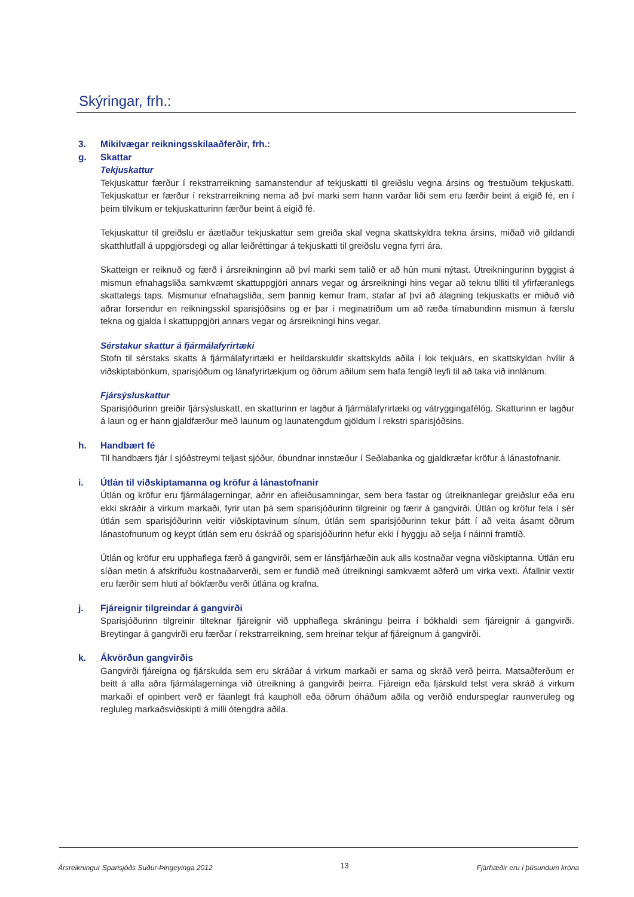Skýringar, frh.:
3. Mikilvægar reikningsskilaaðferðir, frh.:
g. Skattar
Tekjuskattur
Tekjuskattur færður í rekstrarreikning samanstendur af tekjuskatti til greiðslu vegna ársins og frestuðum tekjuskatti. Tekjuskattur er færður í rekstrarreikning nema að því marki sem hann varðar liði sem eru færðir beint á eigið fé, en í þeim tilvikum er tekjuskatturinn færður beint á eigið fé.
Tekjuskattur til greiðslu er áætlaður tekjuskattur sem greiða skal vegna skattskyldra tekna ársins, miðað við gildandi skatthlutfall á uppgjörsdegi og allar leiðréttingar á tekjuskatti til greiðslu vegna fyrri ára.
Skatteign er reiknuð og færð í ársreikninginn að því marki sem talið er að hún muni nýtast. Útreikningurinn byggist á mismun efnahagsliða samkvæmt skattuppgjöri annars vegar og ársreikningi hins vegar að teknu tilliti til yfirfæranlegs skattalegs taps. Mismunur efnahagsliða, sem þannig kemur fram, stafar af því að álagning tekjuskatts er miðuð við aðrar forsendur en reikningsskil sparisjóðsins og er þar í meginatriðum um að ræða tímabundinn mismun á færslu tekna og gjalda í skattuppgjöri annars vegar og ársreikningi hins vegar.
Sérstakur skattur á fjármálafyrirtæki
Stofn til sérstaks skatts á fjármálafyrirtæki er heildarskuldir skattskylds aðila í lok tekjuárs, en skattskyldan hvílir á viðskiptabönkum, sparisjóðum og lánafyrirtækjum og öðrum aðilum sem hafa fengið leyfi til að taka við innlánum.
Fjársýsluskattur
Sparisjóðurinn greiðir fjársýsluskatt, en skatturinn er lagður á fjármálafyrirtæki og vátryggingafélög. Skatturinn er lagður á laun og er hann gjaldfærður með launum og launatengdum gjöldum í rekstri sparisjóðsins.
h. Handbært fé
Til handbærs fjár í sjóðstreymi teljast sjóður, óbundnar innstæður í Seðlabanka og gjaldkræfar kröfur á lánastofnanir.
i. Útlán til viðskiptamanna og kröfur á lánastofnanir
Útlán og kröfur eru fjármálagerningar, aðrir en afleiðusamningar, sem bera fastar og útreiknanlegar greiðslur eða eru ekki skráðir á virkum markaði, fyrir utan þá sem sparisjóðurinn tilgreinir og færir á gangvirði. Útlán og kröfur fela í sér útlán sem sparisjóðurinn veitir viðskiptavinum sínum, útlán sem sparisjóðurinn tekur þátt í að veita ásamt öðrum lánastofnunum og keypt útlán sem eru óskráð og sparisjóðurinn hefur ekki í hyggju að selja í náinni framtíð.
Útlán og kröfur eru upphaflega færð á gangvirði, sem er lánsfjárhæðin auk alls kostnaðar vegna viðskiptanna. Útlán eru síðan metin á afskrifuðu kostnaðarverði, sem er fundið með útreikningi samkvæmt aðferð um virka vexti. Áfallnir vextir eru færðir sem hluti af bókfærðu verði útlána og krafna.
j. Fjáreignir tilgreindar á gangvirði
Sparisjóðurinn tilgreinir tilteknar fjáreignir við upphaflega skráningu þeirra í bókhaldi sem fjáreignir á gangvirði. Breytingar á gangvirði eru færðar í rekstrarreikning, sem hreinar tekjur af fjáreignum á gangvirði.
k. Ákvörðun gangvirðis
Gangvirði fjáreigna og fjárskulda sem eru skráðar á virkum markaði er sama og skráð verð þeirra. Matsaðferðum er beitt á alla aðra fjármálagerninga við útreikning á gangvirði þeirra. Fjáreign eða fjárskuld telst vera skráð á virkum markaði ef opinbert verð er fáanlegt frá kauphöll eða öðrum óháðum aðila og verðið endurspeglar raunveruleg og regluleg markaðsviðskipti á milli ótengdra aðila.
Ársreikningur Sparisjóðs Suður-Þingeyinga 2012 13 Fjárhæðir eru í þúsundum króna